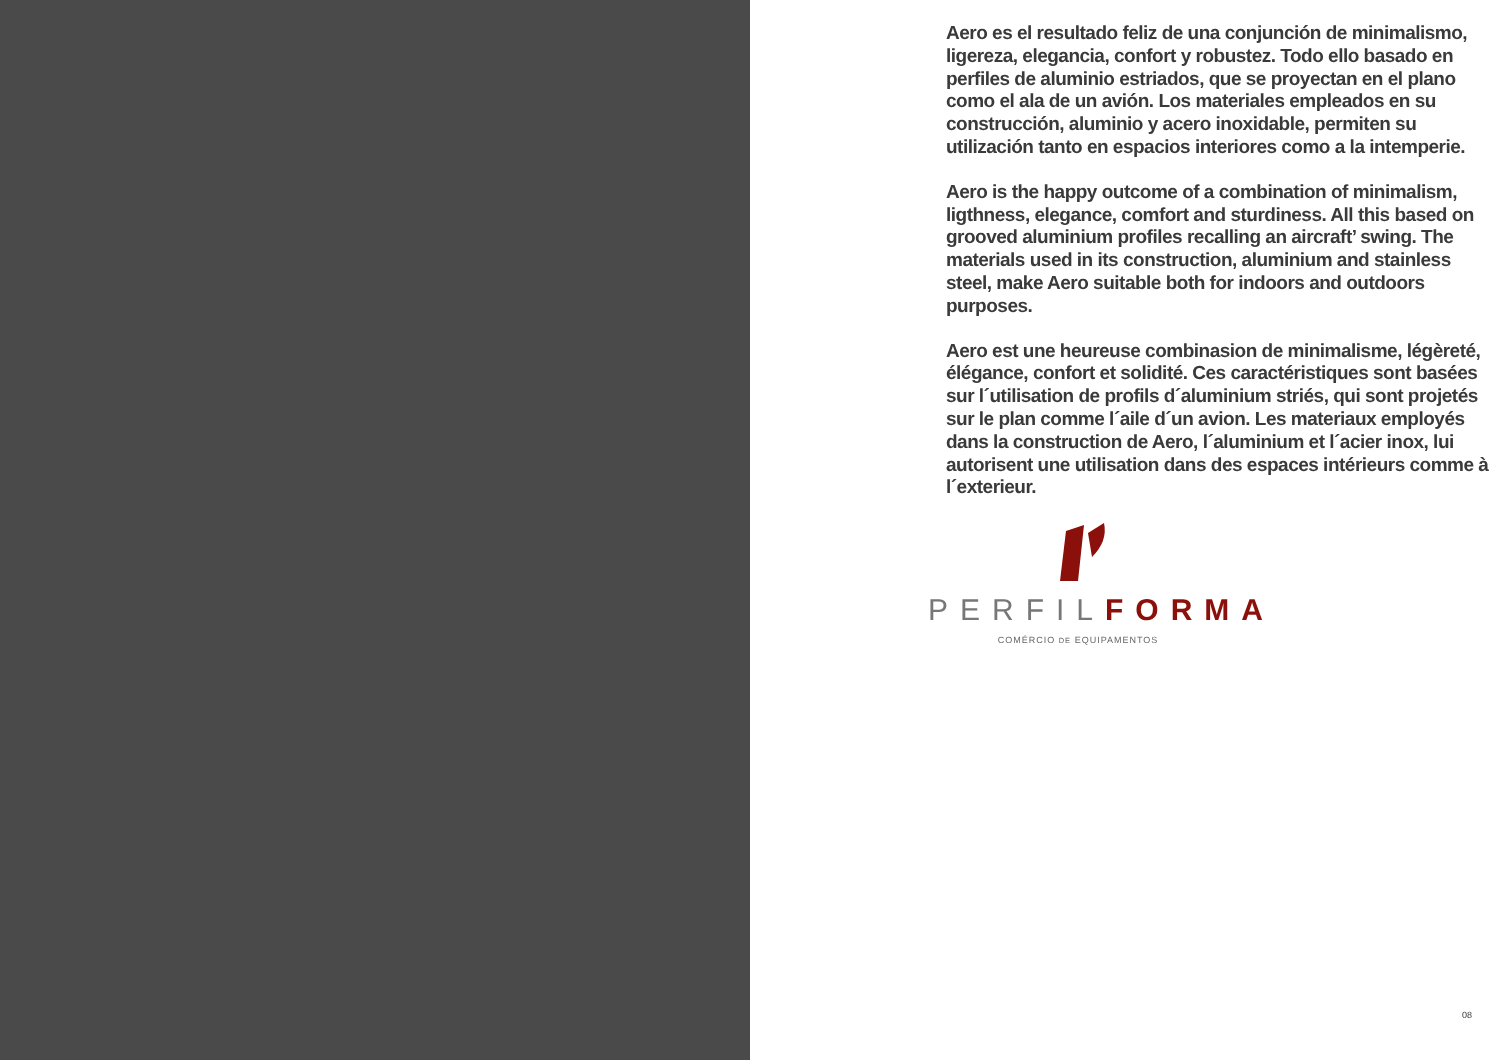Aero es el resultado feliz de una conjunción de minimalismo, ligereza, elegancia, confort y robustez. Todo ello basado en perfiles de aluminio estriados, que se proyectan en el plano como el ala de un avión. Los materiales empleados en su construcción, aluminio y acero inoxidable, permiten su utilización tanto en espacios interiores como a la intemperie.
Aero is the happy outcome of a combination of minimalism, ligthness, elegance, comfort and sturdiness. All this based on grooved aluminium profiles recalling an aircraft’ swing. The materials used in its construction, aluminium and stainless steel, make Aero suitable both for indoors and outdoors purposes.
Aero est une heureuse combinasion de minimalisme, légèreté, élégance, confort et solidité. Ces caractéristiques sont basées sur l´utilisation de profils d´aluminium striés, qui sont projetés sur le plan comme l´aile d´un avion. Les materiaux employés dans la construction de Aero, l´aluminium et l´acier inox, lui autorisent une utilisation dans des espaces intérieurs comme à l´exterieur.
PERFIL FORMA
COMÉRCIO DE EQUIPAMENTOS
08